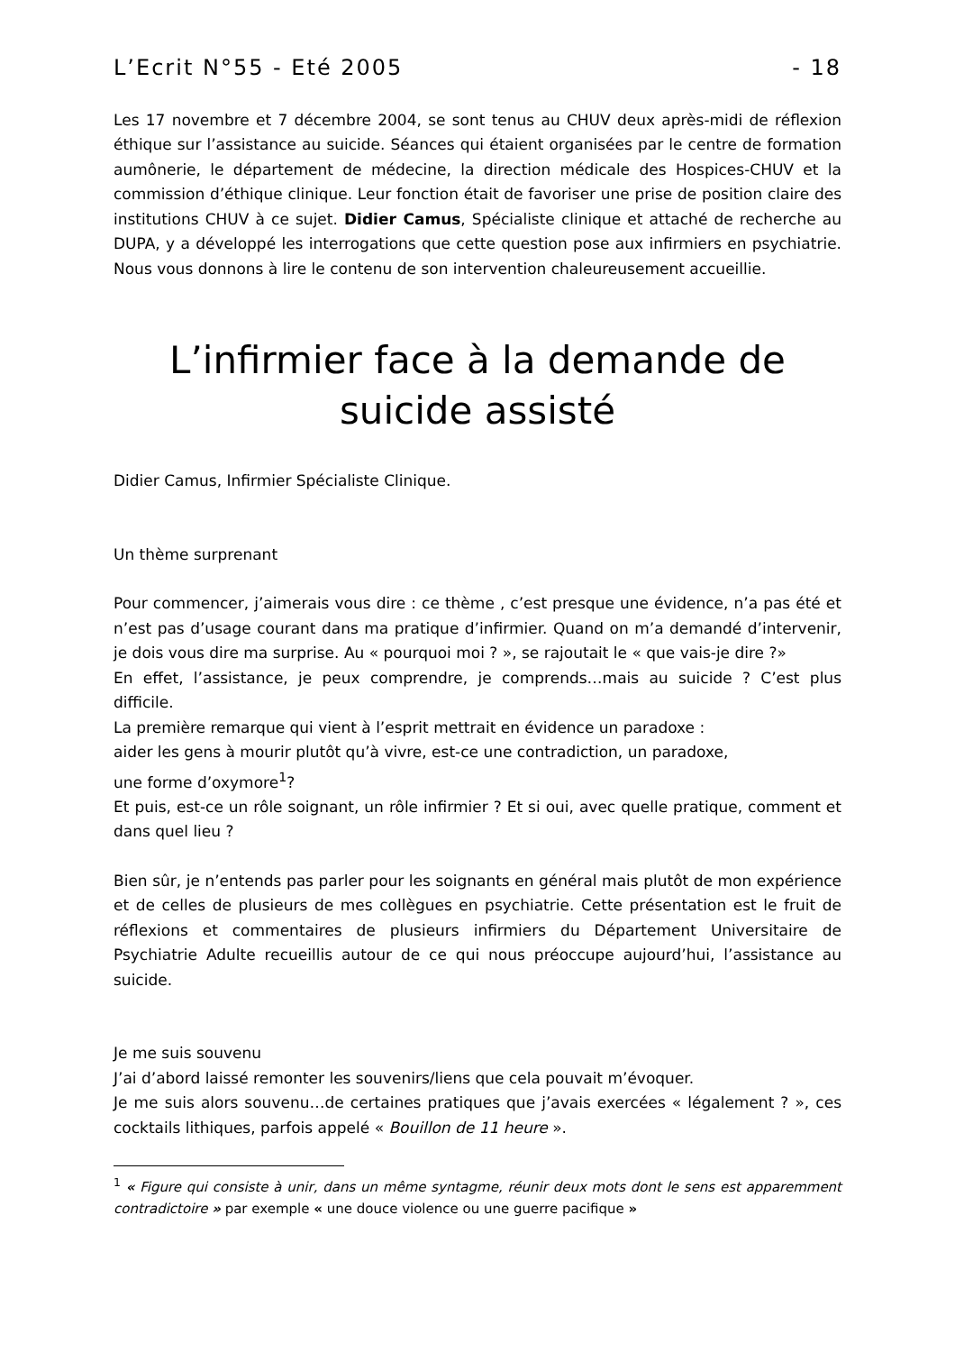L’Ecrit N°55 - Eté 2005 - 18
Les 17 novembre et 7 décembre 2004, se sont tenus au CHUV deux après-midi de réflexion éthique sur l’assistance au suicide. Séances qui étaient organisées par le centre de formation aumônerie, le département de médecine, la direction médicale des Hospices-CHUV et la commission d’éthique clinique. Leur fonction était de favoriser une prise de position claire des institutions CHUV à ce sujet. Didier Camus, Spécialiste clinique et attaché de recherche au DUPA, y a développé les interrogations que cette question pose aux infirmiers en psychiatrie. Nous vous donnons à lire le contenu de son intervention chaleureusement accueillie.
L’infirmier face à la demande de suicide assisté
Didier Camus, Infirmier Spécialiste Clinique.
Un thème surprenant
Pour commencer, j’aimerais vous dire : ce thème , c’est presque une évidence, n’a pas été et n’est pas d’usage courant dans ma pratique d’infirmier. Quand on m’a demandé d’intervenir, je dois vous dire ma surprise. Au « pourquoi moi ? », se rajoutait le « que vais-je dire ?»
En effet, l’assistance, je peux comprendre, je comprends…mais au suicide ? C’est plus difficile.
La première remarque qui vient à l’esprit mettrait en évidence un paradoxe :
aider les gens à mourir plutôt qu’à vivre, est-ce une contradiction, un paradoxe,
une forme d’oxymore<sup>1</sup>?
Et puis, est-ce un rôle soignant, un rôle infirmier ? Et si oui, avec quelle pratique, comment et dans quel lieu ?
Bien sûr, je n’entends pas parler pour les soignants en général mais plutôt de mon expérience et de celles de plusieurs de mes collègues en psychiatrie. Cette présentation est le fruit de réflexions et commentaires de plusieurs infirmiers du Département Universitaire de Psychiatrie Adulte recueillis autour de ce qui nous préoccupe aujourd’hui, l’assistance au suicide.
Je me suis souvenu
J’ai d’abord laissé remonter les souvenirs/liens que cela pouvait m’évoquer.
Je me suis alors souvenu…de certaines pratiques que j’avais exercées « légalement ? », ces cocktails lithiques, parfois appelé « Bouillon de 11 heure ».
<sup>1</sup> « Figure qui consiste à unir, dans un même syntagme, réunir deux mots dont le sens est apparemment contradictoire » par exemple « une douce violence ou une guerre pacifique »